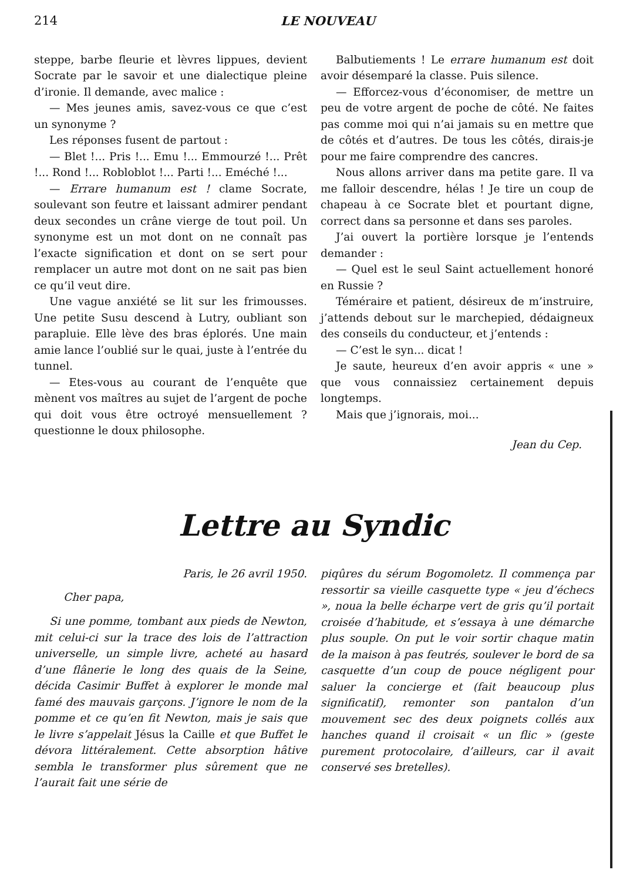214 LE NOUVEAU
steppe, barbe fleurie et lèvres lippues, devient Socrate par le savoir et une dialectique pleine d’ironie. Il demande, avec malice :
— Mes jeunes amis, savez-vous ce que c’est un synonyme ?
Les réponses fusent de partout :
— Blet !... Pris !... Emu !... Emmourzé !... Prêt !... Rond !... Robloblot !... Parti !... Eméché !...
— Errare humanum est ! clame Socrate, soulevant son feutre et laissant admirer pendant deux secondes un crâne vierge de tout poil. Un synonyme est un mot dont on ne connaît pas l’exacte signification et dont on se sert pour remplacer un autre mot dont on ne sait pas bien ce qu’il veut dire.
Une vague anxiété se lit sur les frimousses. Une petite Susu descend à Lutry, oubliant son parapluie. Elle lève des bras éplorés. Une main amie lance l’oublié sur le quai, juste à l’entrée du tunnel.
— Etes-vous au courant de l’enquête que mènent vos maîtres au sujet de l’argent de poche qui doit vous être octroyé mensuellement ? questionne le doux philosophe.
Balbutiements ! Le errare humanum est doit avoir désemparé la classe. Puis silence.
— Efforcez-vous d’économiser, de mettre un peu de votre argent de poche de côté. Ne faites pas comme moi qui n’ai jamais su en mettre que de côtés et d’autres. De tous les côtés, dirais-je pour me faire comprendre des cancres.
Nous allons arriver dans ma petite gare. Il va me falloir descendre, hélas ! Je tire un coup de chapeau à ce Socrate blet et pourtant digne, correct dans sa personne et dans ses paroles.
J’ai ouvert la portière lorsque je l’entends demander :
— Quel est le seul Saint actuellement honoré en Russie ?
Téméraire et patient, désireux de m’instruire, j’attends debout sur le marchepied, dédaigneux des conseils du conducteur, et j’entends :
— C’est le syn... dicat !
Je saute, heureux d’en avoir appris « une » que vous connaissiez certainement depuis longtemps.
Mais que j’ignorais, moi...
Jean du Cep.
Lettre au Syndic
Paris, le 26 avril 1950.
Cher papa,
Si une pomme, tombant aux pieds de Newton, mit celui-ci sur la trace des lois de l’attraction universelle, un simple livre, acheté au hasard d’une flânerie le long des quais de la Seine, décida Casimir Buffet à explorer le monde mal famé des mauvais garçons. J’ignore le nom de la pomme et ce qu’en fit Newton, mais je sais que le livre s’appelait Jésus la Caille et que Buffet le dévora littéralement. Cette absorption hâtive sembla le transformer plus sûrement que ne l’aurait fait une série de
piqûres du sérum Bogomoletz. Il commença par ressortir sa vieille casquette type « jeu d’échecs », noua la belle écharpe vert de gris qu’il portait croisée d’habitude, et s’essaya à une démarche plus souple. On put le voir sortir chaque matin de la maison à pas feutrés, soulever le bord de sa casquette d’un coup de pouce négligent pour saluer la concierge et (fait beaucoup plus significatif), remonter son pantalon d’un mouvement sec des deux poignets collés aux hanches quand il croisait « un flic » (geste purement protocolaire, d’ailleurs, car il avait conservé ses bretelles).